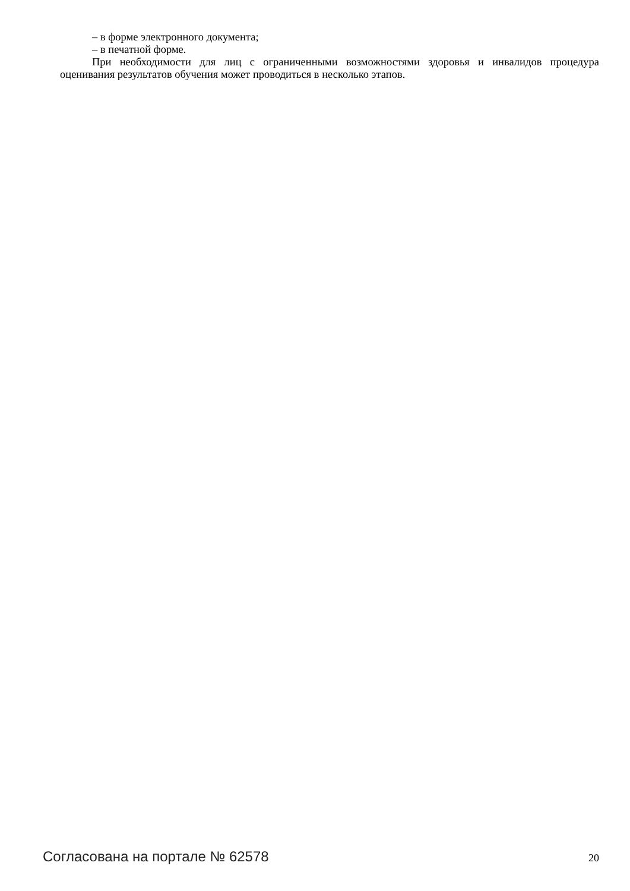– в форме электронного документа;
– в печатной форме.
При необходимости для лиц с ограниченными возможностями здоровья и инвалидов процедура оценивания результатов обучения может проводиться в несколько этапов.
Согласована на портале № 62578 20